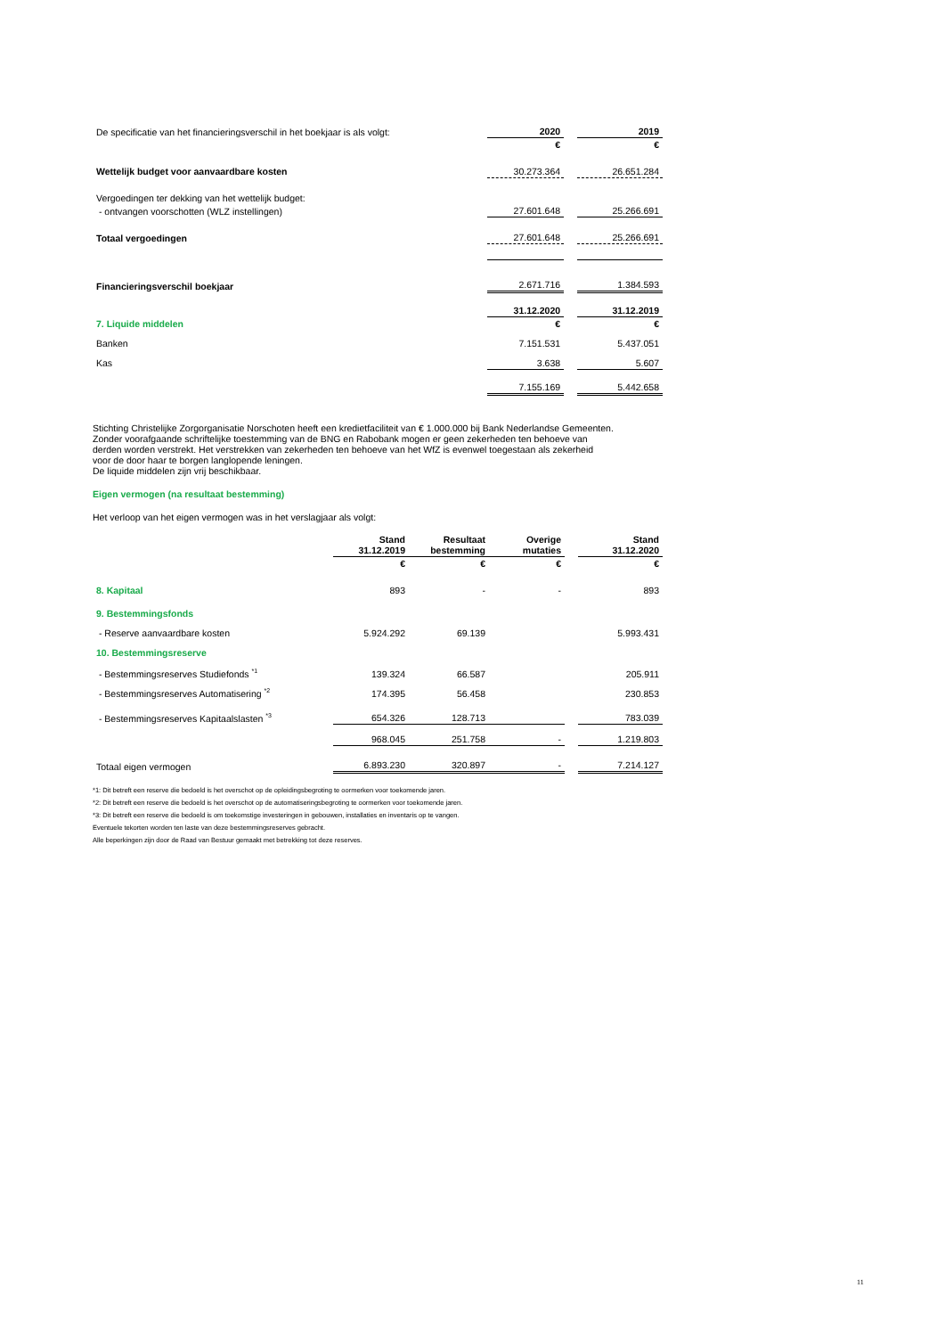| De specificatie van het financieringsverschil in het boekjaar is als volgt: | 2020 | | 2019 |
| | € | | € |
| Wettelijk budget voor aanvaardbare kosten | 30.273.364 | | 26.651.284 |
| Vergoedingen ter dekking van het wettelijk budget: | | | |
| - ontvangen voorschotten (WLZ instellingen) | 27.601.648 | | 25.266.691 |
| Totaal vergoedingen | 27.601.648 | | 25.266.691 |
| Financieringsverschil boekjaar | 2.671.716 | | 1.384.593 |
| | 31.12.2020 | | 31.12.2019 |
| 7. Liquide middelen | € | | € |
| Banken | 7.151.531 | | 5.437.051 |
| Kas | 3.638 | | 5.607 |
| | 7.155.169 | | 5.442.658 |
Stichting Christelijke Zorgorganisatie Norschoten heeft een kredietfaciliteit van € 1.000.000 bij Bank Nederlandse Gemeenten.
Zonder voorafgaande schriftelijke toestemming van de BNG en Rabobank mogen er geen zekerheden ten behoeve van
derden worden verstrekt. Het verstrekken van zekerheden ten behoeve van het WfZ is evenwel toegestaan als zekerheid
voor de door haar te borgen langlopende leningen.
De liquide middelen zijn vrij beschikbaar.
Eigen vermogen (na resultaat bestemming)
Het verloop van het eigen vermogen was in het verslagjaar als volgt:
| | Stand 31.12.2019 | Resultaat bestemming | Overige mutaties | | Stand 31.12.2020 |
| | € | € | € | | € |
| 8. Kapitaal | 893 | - | - | | 893 |
| 9. Bestemmingsfonds | | | | | |
| - Reserve aanvaardbare kosten | 5.924.292 | 69.139 | | | 5.993.431 |
| 10. Bestemmingsreserve | | | | | |
| - Bestemmingsreserves Studiefonds <sup>*1</sup> | 139.324 | 66.587 | | | 205.911 |
| - Bestemmingsreserves Automatisering <sup>*2</sup> | 174.395 | 56.458 | | | 230.853 |
| - Bestemmingsreserves Kapitaalslasten <sup>*3</sup> | 654.326 | 128.713 | | | 783.039 |
| | 968.045 | 251.758 | - | | 1.219.803 |
| Totaal eigen vermogen | 6.893.230 | 320.897 | - | | 7.214.127 |
*1: Dit betreft een reserve die bedoeld is het overschot op de opleidingsbegroting te oormerken voor toekomende jaren.
*2: Dit betreft een reserve die bedoeld is het overschot op de automatiseringsbegroting te oormerken voor toekomende jaren.
*3: Dit betreft een reserve die bedoeld is om toekomstige investeringen in gebouwen, installaties en inventaris op te vangen.
Eventuele tekorten worden ten laste van deze bestemmingsreserves gebracht.
Alle beperkingen zijn door de Raad van Bestuur gemaakt met betrekking tot deze reserves.
11